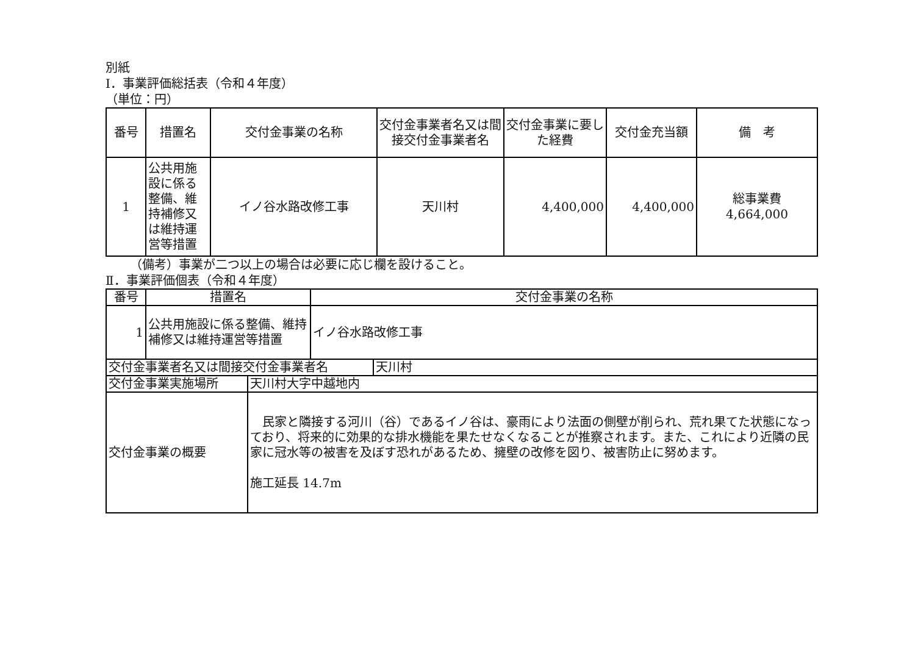別紙
Ⅰ．事業評価総括表（令和４年度）
（単位：円）
| 番号 | 措置名 | 交付金事業の名称 | 交付金事業者名又は間接交付金事業者名 | 交付金事業に要した経費 | 交付金充当額 | 備 考 |
| --- | --- | --- | --- | --- | --- | --- |
| 1 | 公共用施設に係る整備、維持補修又は維持運営等措置 | イノ谷水路改修工事 | 天川村 | 4,400,000 | 4,400,000 | 総事業費 4,664,000 |
（備考）事業が二つ以上の場合は必要に応じ欄を設けること。
Ⅱ．事業評価個表（令和４年度）
| 番号 | 措置名 | 交付金事業の名称 |
| --- | --- | --- |
| 1 | 公共用施設に係る整備、維持補修又は維持運営等措置 | イノ谷水路改修工事 |
| 交付金事業者名又は間接交付金事業者名 | 天川村 |
| 交付金事業実施場所 | 天川村大字中越地内 |
| 交付金事業の概要 | 民家と隣接する河川（谷）であるイノ谷は、豪雨により法面の側壁が削られ、荒れ果てた状態になっており、将来的に効果的な排水機能を果たせなくなることが推察されます。また、これにより近隣の民家に冠水等の被害を及ぼす恐れがあるため、擁壁の改修を図り、被害防止に努めます。 施工延長 14.7m |